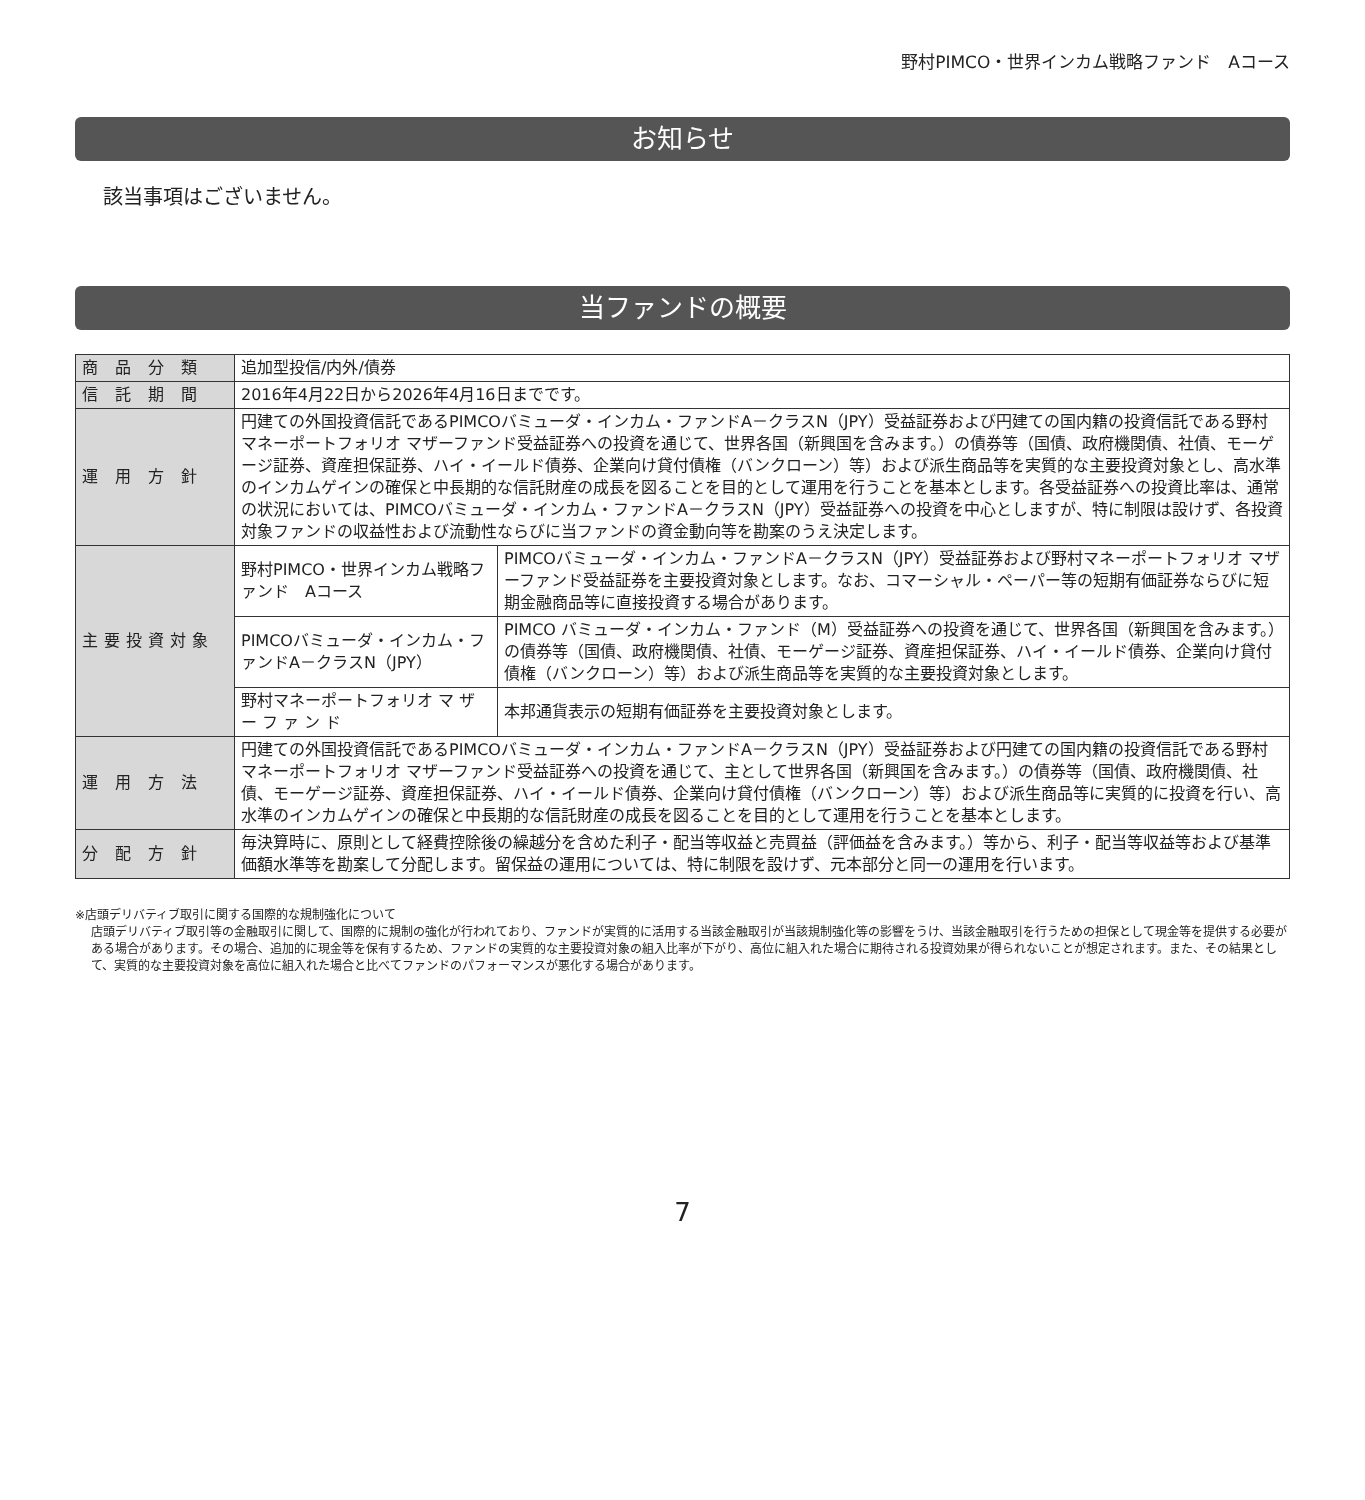野村PIMCO・世界インカム戦略ファンド　Aコース
お知らせ
該当事項はございません。
当ファンドの概要
| 商 品 分 類 | 追加型投信/内外/債券 | |
| 信 託 期 間 | 2016年4月22日から2026年4月16日までです。 | |
| 運 用 方 針 | 円建ての外国投資信託であるPIMCOバミューダ・インカム・ファンドA－クラスN（JPY）受益証券および円建ての国内籍の投資信託である野村マネーポートフォリオ マザーファンド受益証券への投資を通じて、世界各国（新興国を含みます。）の債券等（国債、政府機関債、社債、モーゲージ証券、資産担保証券、ハイ・イールド債券、企業向け貸付債権（バンクローン）等）および派生商品等を実質的な主要投資対象とし、高水準のインカムゲインの確保と中長期的な信託財産の成長を図ることを目的として運用を行うことを基本とします。各受益証券への投資比率は、通常の状況においては、PIMCOバミューダ・インカム・ファンドA－クラスN（JPY）受益証券への投資を中心としますが、特に制限は設けず、各投資対象ファンドの収益性および流動性ならびに当ファンドの資金動向等を勘案のうえ決定します。 | |
| 主要投資対象 | 野村PIMCO・世界インカム戦略ファンド Aコース | PIMCOバミューダ・インカム・ファンドA－クラスN（JPY）受益証券および野村マネーポートフォリオ マザーファンド受益証券を主要投資対象とします。なお、コマーシャル・ペーパー等の短期有価証券ならびに短期金融商品等に直接投資する場合があります。 |
| | PIMCOバミューダ・インカム・ファンドA－クラスN（JPY） | PIMCO バミューダ・インカム・ファンド（M）受益証券への投資を通じて、世界各国（新興国を含みます。）の債券等（国債、政府機関債、社債、モーゲージ証券、資産担保証券、ハイ・イールド債券、企業向け貸付債権（バンクローン）等）および派生商品等を実質的な主要投資対象とします。 |
| | 野村マネーポートフォリオ マ ザ ー フ ァ ン ド | 本邦通貨表示の短期有価証券を主要投資対象とします。 |
| 運 用 方 法 | 円建ての外国投資信託であるPIMCOバミューダ・インカム・ファンドA－クラスN（JPY）受益証券および円建ての国内籍の投資信託である野村マネーポートフォリオ マザーファンド受益証券への投資を通じて、主として世界各国（新興国を含みます。）の債券等（国債、政府機関債、社債、モーゲージ証券、資産担保証券、ハイ・イールド債券、企業向け貸付債権（バンクローン）等）および派生商品等に実質的に投資を行い、高水準のインカムゲインの確保と中長期的な信託財産の成長を図ることを目的として運用を行うことを基本とします。 | |
| 分 配 方 針 | 毎決算時に、原則として経費控除後の繰越分を含めた利子・配当等収益と売買益（評価益を含みます。）等から、利子・配当等収益等および基準価額水準等を勘案して分配します。留保益の運用については、特に制限を設けず、元本部分と同一の運用を行います。 | |
※店頭デリバティブ取引に関する国際的な規制強化について
店頭デリバティブ取引等の金融取引に関して、国際的に規制の強化が行われており、ファンドが実質的に活用する当該金融取引が当該規制強化等の影響をうけ、当該金融取引を行うための担保として現金等を提供する必要がある場合があります。その場合、追加的に現金等を保有するため、ファンドの実質的な主要投資対象の組入比率が下がり、高位に組入れた場合に期待される投資効果が得られないことが想定されます。また、その結果として、実質的な主要投資対象を高位に組入れた場合と比べてファンドのパフォーマンスが悪化する場合があります。
7